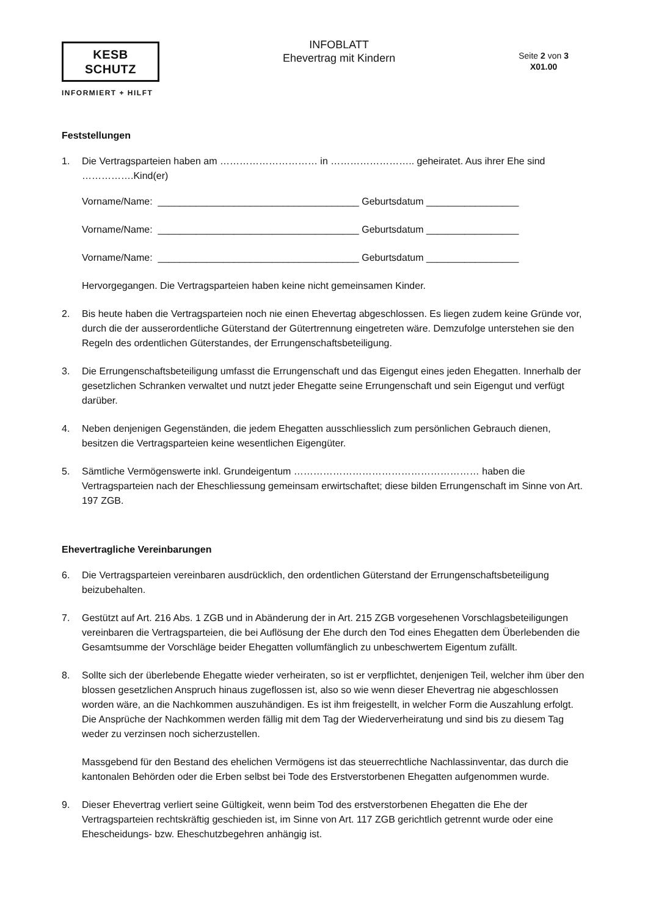KESB SCHUTZ
INFORMIERT + HILFT
INFOBLATT
Ehevertrag mit Kindern
Seite 2 von 3
X01.00
Feststellungen
1. Die Vertragsparteien haben am ………………………… in …………………….. geheiratet. Aus ihrer Ehe sind …………….Kind(er)
Vorname/Name: _____________________________________ Geburtsdatum _________________
Vorname/Name: _____________________________________ Geburtsdatum _________________
Vorname/Name: _____________________________________ Geburtsdatum _________________
Hervorgegangen. Die Vertragsparteien haben keine nicht gemeinsamen Kinder.
2. Bis heute haben die Vertragsparteien noch nie einen Ehevertag abgeschlossen. Es liegen zudem keine Gründe vor, durch die der ausserordentliche Güterstand der Gütertrennung eingetreten wäre. Demzufolge unterstehen sie den Regeln des ordentlichen Güterstandes, der Errungenschaftsbeteiligung.
3. Die Errungenschaftsbeteiligung umfasst die Errungenschaft und das Eigengut eines jeden Ehegatten. Innerhalb der gesetzlichen Schranken verwaltet und nutzt jeder Ehegatte seine Errungenschaft und sein Eigengut und verfügt darüber.
4. Neben denjenigen Gegenständen, die jedem Ehegatten ausschliesslich zum persönlichen Gebrauch dienen, besitzen die Vertragsparteien keine wesentlichen Eigengüter.
5. Sämtliche Vermögenswerte inkl. Grundeigentum ………………………………………………… haben die Vertragsparteien nach der Eheschliessung gemeinsam erwirtschaftet; diese bilden Errungenschaft im Sinne von Art. 197 ZGB.
Ehevertragliche Vereinbarungen
6. Die Vertragsparteien vereinbaren ausdrücklich, den ordentlichen Güterstand der Errungenschaftsbeteiligung beizubehalten.
7. Gestützt auf Art. 216 Abs. 1 ZGB und in Abänderung der in Art. 215 ZGB vorgesehenen Vorschlagsbeteiligungen vereinbaren die Vertragsparteien, die bei Auflösung der Ehe durch den Tod eines Ehegatten dem Überlebenden die Gesamtsumme der Vorschläge beider Ehegatten vollumfänglich zu unbeschwertem Eigentum zufällt.
8. Sollte sich der überlebende Ehegatte wieder verheiraten, so ist er verpflichtet, denjenigen Teil, welcher ihm über den blossen gesetzlichen Anspruch hinaus zugeflossen ist, also so wie wenn dieser Ehevertrag nie abgeschlossen worden wäre, an die Nachkommen auszuhändigen. Es ist ihm freigestellt, in welcher Form die Auszahlung erfolgt. Die Ansprüche der Nachkommen werden fällig mit dem Tag der Wiederverheiratung und sind bis zu diesem Tag weder zu verzinsen noch sicherzustellen.
Massgebend für den Bestand des ehelichen Vermögens ist das steuerrechtliche Nachlassinventar, das durch die kantonalen Behörden oder die Erben selbst bei Tode des Erstverstorbenen Ehegatten aufgenommen wurde.
9. Dieser Ehevertrag verliert seine Gültigkeit, wenn beim Tod des erstverstorbenen Ehegatten die Ehe der Vertragsparteien rechtskräftig geschieden ist, im Sinne von Art. 117 ZGB gerichtlich getrennt wurde oder eine Ehescheidungs- bzw. Eheschutzbegehren anhängig ist.